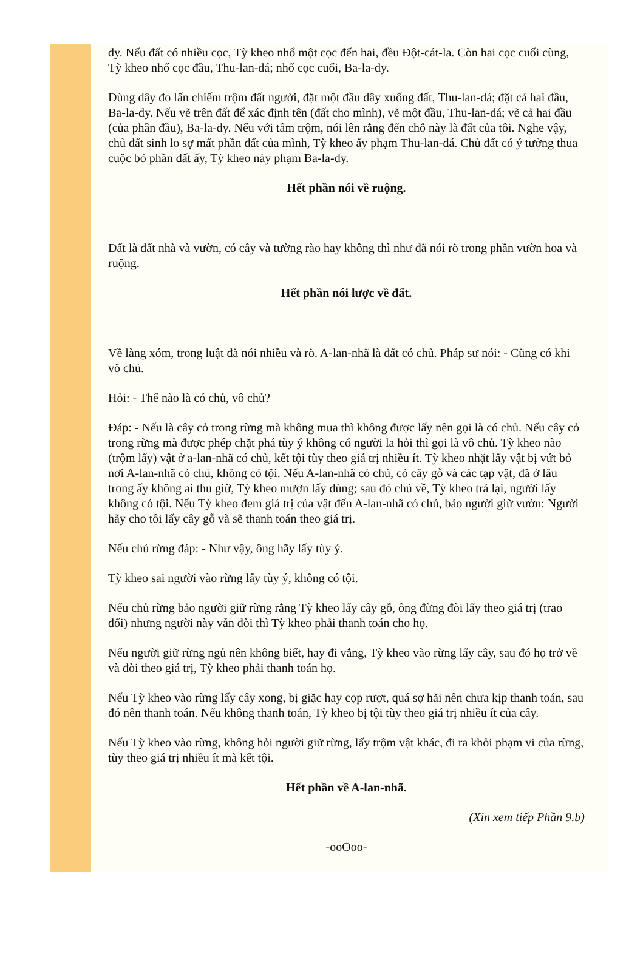dy. Nếu đất có nhiều cọc, Tỳ kheo nhổ một cọc đến hai, đều Đột-cát-la. Còn hai cọc cuối cùng, Tỳ kheo nhổ cọc đầu, Thu-lan-dá; nhổ cọc cuối, Ba-la-dy.
Dùng dây đo lấn chiếm trộm đất người, đặt một đầu dây xuống đất, Thu-lan-dá; đặt cả hai đầu, Ba-la-dy. Nếu vẽ trên đất để xác định tên (đất cho mình), vẽ một đầu, Thu-lan-dá; vẽ cả hai đầu (của phần đầu), Ba-la-dy. Nếu với tâm trộm, nói lên rằng đến chỗ này là đất của tôi. Nghe vậy, chủ đất sinh lo sợ mất phần đất của mình, Tỳ kheo ấy phạm Thu-lan-dá. Chủ đất có ý tưởng thua cuộc bỏ phần đất ấy, Tỳ kheo này phạm Ba-la-dy.
Hết phần nói về ruộng.
Đất là đất nhà và vườn, có cây và tường rào hay không thì như đã nói rõ trong phần vườn hoa và ruộng.
Hết phần nói lược về đất.
Về làng xóm, trong luật đã nói nhiều và rõ. A-lan-nhã là đất có chủ. Pháp sư nói: - Cũng có khi vô chủ.
Hỏi: - Thế nào là có chủ, vô chủ?
Đáp: - Nếu là cây cỏ trong rừng mà không mua thì không được lấy nên gọi là có chủ. Nếu cây cỏ trong rừng mà được phép chặt phá tùy ý không có người la hỏi thì gọi là vô chủ. Tỳ kheo nào (trộm lấy) vật ở a-lan-nhã có chủ, kết tội tùy theo giá trị nhiều ít. Tỳ kheo nhặt lấy vật bị vứt bỏ nơi A-lan-nhã có chủ, không có tội. Nếu A-lan-nhã có chủ, có cây gỗ và các tạp vật, đã ở lâu trong ấy không ai thu giữ, Tỳ kheo mượn lấy dùng; sau đó chủ về, Tỳ kheo trả lại, người lấy không có tội. Nếu Tỳ kheo đem giá trị của vật đến A-lan-nhã có chủ, bảo người giữ vườn: Người hãy cho tôi lấy cây gỗ và sẽ thanh toán theo giá trị.
Nếu chủ rừng đáp: - Như vậy, ông hãy lấy tùy ý.
Tỳ kheo sai người vào rừng lấy tùy ý, không có tội.
Nếu chủ rừng bảo người giữ rừng rằng Tỳ kheo lấy cây gỗ, ông đừng đòi lấy theo giá trị (trao đổi) nhưng người này vẫn đòi thì Tỳ kheo phải thanh toán cho họ.
Nếu người giữ rừng ngủ nên không biết, hay đi vắng, Tỳ kheo vào rừng lấy cây, sau đó họ trở về và đòi theo giá trị, Tỳ kheo phải thanh toán họ.
Nếu Tỳ kheo vào rừng lấy cây xong, bị giặc hay cọp rượt, quá sợ hãi nên chưa kịp thanh toán, sau đó nên thanh toán. Nếu không thanh toán, Tỳ kheo bị tội tùy theo giá trị nhiều ít của cây.
Nếu Tỳ kheo vào rừng, không hỏi người giữ rừng, lấy trộm vật khác, đi ra khỏi phạm vi của rừng, tùy theo giá trị nhiều ít mà kết tội.
Hết phần về A-lan-nhã.
(Xin xem tiếp Phần 9.b)
-ooOoo-